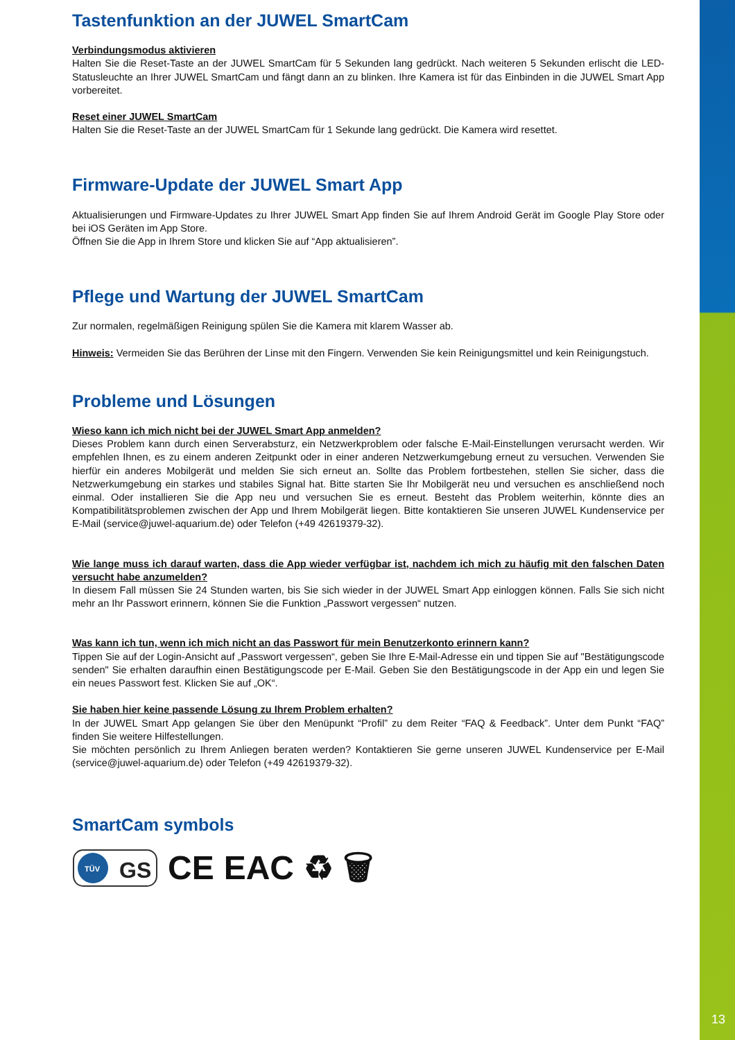13
Tastenfunktion an der JUWEL SmartCam
Verbindungsmodus aktivieren
Halten Sie die Reset-Taste an der JUWEL SmartCam für 5 Sekunden lang gedrückt. Nach weiteren 5 Sekunden erlischt die LED-Statusleuchte an Ihrer JUWEL SmartCam und fängt dann an zu blinken. Ihre Kamera ist für das Einbinden in die JUWEL Smart App vorbereitet.
Reset einer JUWEL SmartCam
Halten Sie die Reset-Taste an der JUWEL SmartCam für 1 Sekunde lang gedrückt. Die Kamera wird resettet.
Firmware-Update der JUWEL Smart App
Aktualisierungen und Firmware-Updates zu Ihrer JUWEL Smart App finden Sie auf Ihrem Android Gerät im Google Play Store oder bei iOS Geräten im App Store.
Öffnen Sie die App in Ihrem Store und klicken Sie auf “App aktualisieren”.
Pflege und Wartung der JUWEL SmartCam
Zur normalen, regelmäßigen Reinigung spülen Sie die Kamera mit klarem Wasser ab.
Hinweis: Vermeiden Sie das Berühren der Linse mit den Fingern. Verwenden Sie kein Reinigungsmittel und kein Reinigungstuch.
Probleme und Lösungen
Wieso kann ich mich nicht bei der JUWEL Smart App anmelden?
Dieses Problem kann durch einen Serverabsturz, ein Netzwerkproblem oder falsche E-Mail-Einstellungen verursacht werden. Wir empfehlen Ihnen, es zu einem anderen Zeitpunkt oder in einer anderen Netzwerkumgebung erneut zu versuchen. Verwenden Sie hierfür ein anderes Mobilgerät und melden Sie sich erneut an. Sollte das Problem fortbestehen, stellen Sie sicher, dass die Netzwerkumgebung ein starkes und stabiles Signal hat. Bitte starten Sie Ihr Mobilgerät neu und versuchen es anschließend noch einmal. Oder installieren Sie die App neu und versuchen Sie es erneut. Besteht das Problem weiterhin, könnte dies an Kompatibilitätsproblemen zwischen der App und Ihrem Mobilgerät liegen. Bitte kontaktieren Sie unseren JUWEL Kundenservice per E-Mail (service@juwel-aquarium.de) oder Telefon (+49 42619379-32).
Wie lange muss ich darauf warten, dass die App wieder verfügbar ist, nachdem ich mich zu häufig mit den falschen Daten versucht habe anzumelden?
In diesem Fall müssen Sie 24 Stunden warten, bis Sie sich wieder in der JUWEL Smart App einloggen können. Falls Sie sich nicht mehr an Ihr Passwort erinnern, können Sie die Funktion „Passwort vergessen“ nutzen.
Was kann ich tun, wenn ich mich nicht an das Passwort für mein Benutzerkonto erinnern kann?
Tippen Sie auf der Login-Ansicht auf „Passwort vergessen“, geben Sie Ihre E-Mail-Adresse ein und tippen Sie auf "Bestätigungscode senden" Sie erhalten daraufhin einen Bestätigungscode per E-Mail. Geben Sie den Bestätigungscode in der App ein und legen Sie ein neues Passwort fest. Klicken Sie auf „OK“.
Sie haben hier keine passende Lösung zu Ihrem Problem erhalten?
In der JUWEL Smart App gelangen Sie über den Menüpunkt “Profil” zu dem Reiter “FAQ & Feedback”. Unter dem Punkt “FAQ” finden Sie weitere Hilfestellungen.
Sie möchten persönlich zu Ihrem Anliegen beraten werden? Kontaktieren Sie gerne unseren JUWEL Kundenservice per E-Mail (service@juwel-aquarium.de) oder Telefon (+49 42619379-32).
SmartCam symbols
TÜV
GS
CE EAC ♻ 🗑